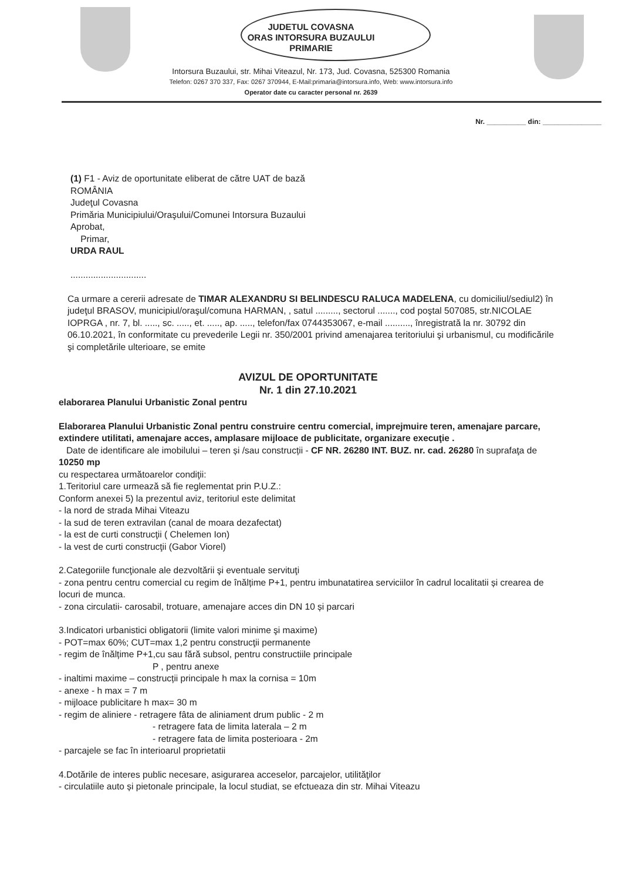JUDETUL COVASNA
ORAS INTORSURA BUZAULUI
PRIMARIE
Intorsura Buzaului, str. Mihai Viteazul, Nr. 173, Jud. Covasna, 525300 Romania
Telefon: 0267 370 337, Fax: 0267 370944, E-Mail:primaria@intorsura.info, Web: www.intorsura.info
Operator date cu caracter personal nr. 2639
Nr. __________ din: _______________
(1) F1 - Aviz de oportunitate eliberat de către UAT de bază
ROMÂNIA
Judeţul Covasna
Primăria Municipiului/Oraşului/Comunei Intorsura Buzaului
Aprobat,
Primar,
URDA RAUL
..............................
Ca urmare a cererii adresate de TIMAR ALEXANDRU SI BELINDESCU RALUCA MADELENA, cu domiciliul/sediul2) în judeţul BRASOV, municipiul/oraşul/comuna HARMAN, , satul ........., sectorul ......., cod poştal 507085, str.NICOLAE IOPRGA , nr. 7, bl. ....., sc. ....., et. ....., ap. ....., telefon/fax 0744353067, e-mail .........., înregistrată la nr. 30792 din 06.10.2021, în conformitate cu prevederile Legii nr. 350/2001 privind amenajarea teritoriului şi urbanismul, cu modificările şi completările ulterioare, se emite
AVIZUL DE OPORTUNITATE
Nr. 1 din 27.10.2021
elaborarea Planului Urbanistic Zonal pentru
Elaborarea Planului Urbanistic Zonal pentru construire centru comercial, imprejmuire teren, amenajare parcare, extindere utilitati, amenajare acces, amplasare mijloace de publicitate, organizare execuţie .
Date de identificare ale imobilului – teren și /sau construcții - CF NR. 26280 INT. BUZ. nr. cad. 26280 în suprafaţa de 10250 mp
cu respectarea următoarelor condiţii:
1.Teritoriul care urmează să fie reglementat prin P.U.Z.:
Conform anexei 5) la prezentul aviz, teritoriul este delimitat
- la nord de strada Mihai Viteazu
- la sud de teren extravilan (canal de moara dezafectat)
- la est de curti construcţii ( Chelemen Ion)
- la vest de curti construcţii (Gabor Viorel)
2.Categoriile funcţionale ale dezvoltării şi eventuale servituţi
- zona pentru centru comercial cu regim de înălțime P+1, pentru imbunatatirea serviciilor în cadrul localitatii și crearea de locuri de munca.
- zona circulatii- carosabil, trotuare, amenajare acces din DN 10 și parcari
3.Indicatori urbanistici obligatorii (limite valori minime şi maxime)
- POT=max 60%; CUT=max 1,2 pentru construcţii permanente
- regim de înălțime P+1,cu sau fără subsol, pentru constructiile principale
P , pentru anexe
- inaltimi maxime – construcții principale h max la cornisa = 10m
- anexe - h max = 7 m
- mijloace publicitare h max= 30 m
- regim de aliniere - retragere fâta de aliniament drum public - 2 m
- retragere fata de limita laterala – 2 m
- retragere fata de limita posterioara - 2m
- parcajele se fac în interioarul proprietatii
4.Dotările de interes public necesare, asigurarea acceselor, parcajelor, utilităţilor
- circulatiile auto și pietonale principale, la locul studiat, se efctueaza din str. Mihai Viteazu